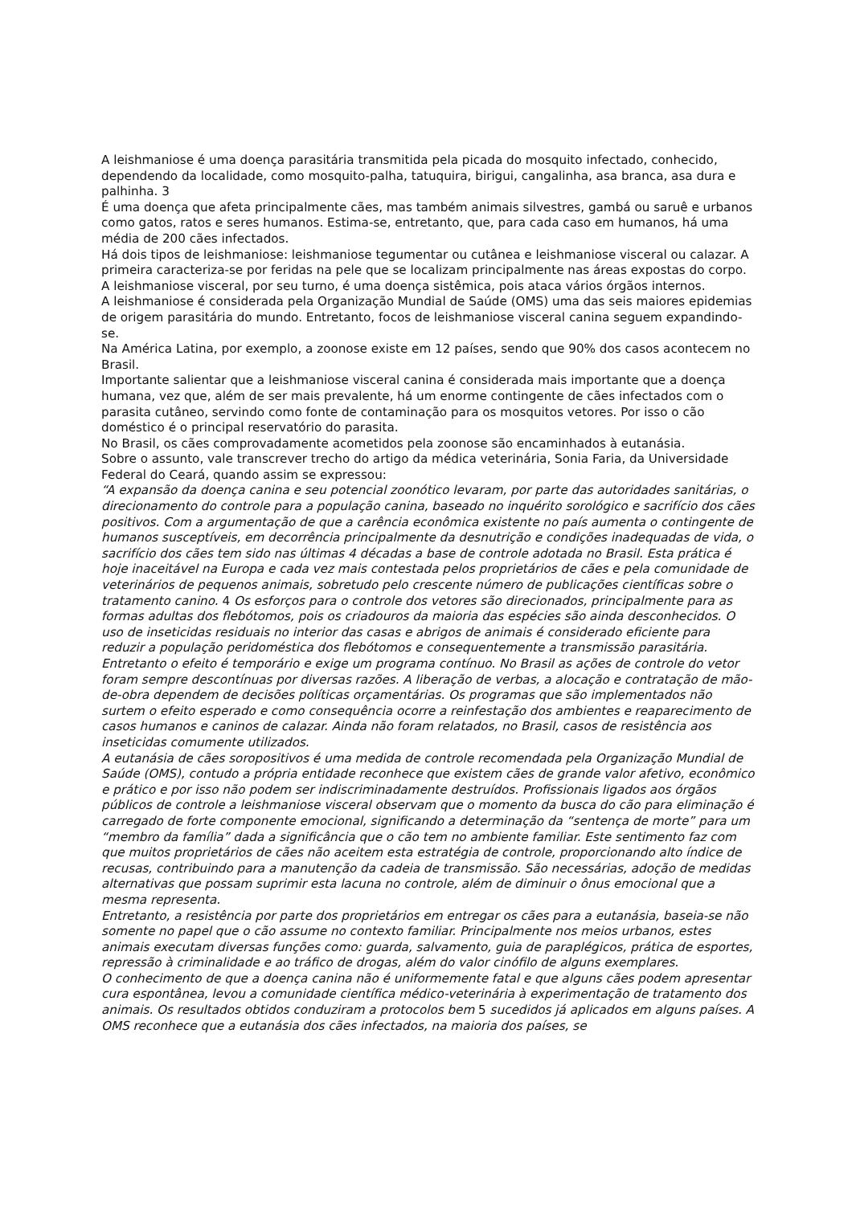A leishmaniose é uma doença parasitária transmitida pela picada do mosquito infectado, conhecido, dependendo da localidade, como mosquito-palha, tatuquira, birigui, cangalinha, asa branca, asa dura e palhinha. 3
É uma doença que afeta principalmente cães, mas também animais silvestres, gambá ou saruê e urbanos como gatos, ratos e seres humanos. Estima-se, entretanto, que, para cada caso em humanos, há uma média de 200 cães infectados.
Há dois tipos de leishmaniose: leishmaniose tegumentar ou cutânea e leishmaniose visceral ou calazar. A primeira caracteriza-se por feridas na pele que se localizam principalmente nas áreas expostas do corpo. A leishmaniose visceral, por seu turno, é uma doença sistêmica, pois ataca vários órgãos internos.
A leishmaniose é considerada pela Organização Mundial de Saúde (OMS) uma das seis maiores epidemias de origem parasitária do mundo. Entretanto, focos de leishmaniose visceral canina seguem expandindo-se.
Na América Latina, por exemplo, a zoonose existe em 12 países, sendo que 90% dos casos acontecem no Brasil.
Importante salientar que a leishmaniose visceral canina é considerada mais importante que a doença humana, vez que, além de ser mais prevalente, há um enorme contingente de cães infectados com o parasita cutâneo, servindo como fonte de contaminação para os mosquitos vetores. Por isso o cão doméstico é o principal reservatório do parasita.
No Brasil, os cães comprovadamente acometidos pela zoonose são encaminhados à eutanásia.
Sobre o assunto, vale transcrever trecho do artigo da médica veterinária, Sonia Faria, da Universidade Federal do Ceará, quando assim se expressou:
“A expansão da doença canina e seu potencial zoonótico levaram, por parte das autoridades sanitárias, o direcionamento do controle para a população canina, baseado no inquérito sorológico e sacrifício dos cães positivos. Com a argumentação de que a carência econômica existente no país aumenta o contingente de humanos susceptíveis, em decorrência principalmente da desnutrição e condições inadequadas de vida, o sacrifício dos cães tem sido nas últimas 4 décadas a base de controle adotada no Brasil. Esta prática é hoje inaceitável na Europa e cada vez mais contestada pelos proprietários de cães e pela comunidade de veterinários de pequenos animais, sobretudo pelo crescente número de publicações científicas sobre o tratamento canino. 4 Os esforços para o controle dos vetores são direcionados, principalmente para as formas adultas dos flebótomos, pois os criadouros da maioria das espécies são ainda desconhecidos. O uso de inseticidas residuais no interior das casas e abrigos de animais é considerado eficiente para reduzir a população peridoméstica dos flebótomos e consequentemente a transmissão parasitária. Entretanto o efeito é temporário e exige um programa contínuo. No Brasil as ações de controle do vetor foram sempre descontínuas por diversas razões. A liberação de verbas, a alocação e contratação de mão-de-obra dependem de decisões políticas orçamentárias. Os programas que são implementados não surtem o efeito esperado e como consequência ocorre a reinfestação dos ambientes e reaparecimento de casos humanos e caninos de calazar. Ainda não foram relatados, no Brasil, casos de resistência aos inseticidas comumente utilizados.
A eutanásia de cães soropositivos é uma medida de controle recomendada pela Organização Mundial de Saúde (OMS), contudo a própria entidade reconhece que existem cães de grande valor afetivo, econômico e prático e por isso não podem ser indiscriminadamente destruídos. Profissionais ligados aos órgãos públicos de controle a leishmaniose visceral observam que o momento da busca do cão para eliminação é carregado de forte componente emocional, significando a determinação da “sentença de morte” para um “membro da família” dada a significância que o cão tem no ambiente familiar. Este sentimento faz com que muitos proprietários de cães não aceitem esta estratégia de controle, proporcionando alto índice de recusas, contribuindo para a manutenção da cadeia de transmissão. São necessárias, adoção de medidas alternativas que possam suprimir esta lacuna no controle, além de diminuir o ônus emocional que a mesma representa.
Entretanto, a resistência por parte dos proprietários em entregar os cães para a eutanásia, baseia-se não somente no papel que o cão assume no contexto familiar. Principalmente nos meios urbanos, estes animais executam diversas funções como: guarda, salvamento, guia de paraplégicos, prática de esportes, repressão à criminalidade e ao tráfico de drogas, além do valor cinófilo de alguns exemplares.
O conhecimento de que a doença canina não é uniformemente fatal e que alguns cães podem apresentar cura espontânea, levou a comunidade científica médico-veterinária à experimentação de tratamento dos animais. Os resultados obtidos conduziram a protocolos bem 5 sucedidos já aplicados em alguns países. A OMS reconhece que a eutanásia dos cães infectados, na maioria dos países, se